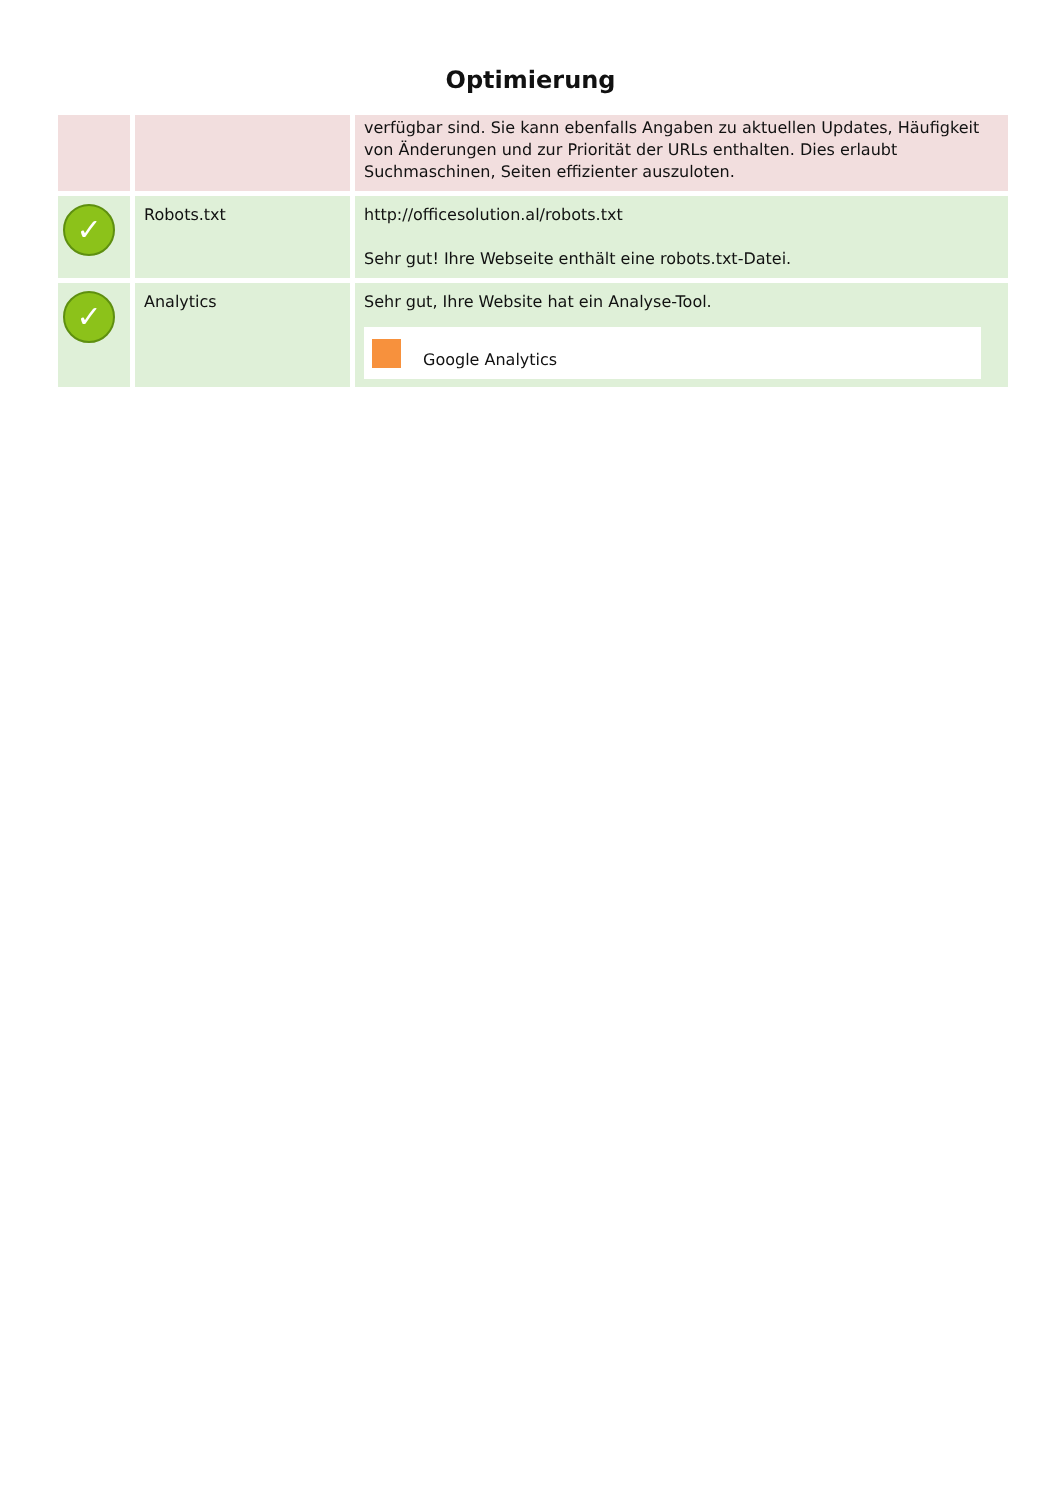Optimierung
| | | verfügbar sind. Sie kann ebenfalls Angaben zu aktuellen Updates, Häufigkeit von Änderungen und zur Priorität der URLs enthalten. Dies erlaubt Suchmaschinen, Seiten effizienter auszuloten. |
| ✓ | Robots.txt | http://officesolution.al/robots.txt Sehr gut! Ihre Webseite enthält eine robots.txt-Datei. |
| ✓ | Analytics | Sehr gut, Ihre Website hat ein Analyse-Tool. Google Analytics |